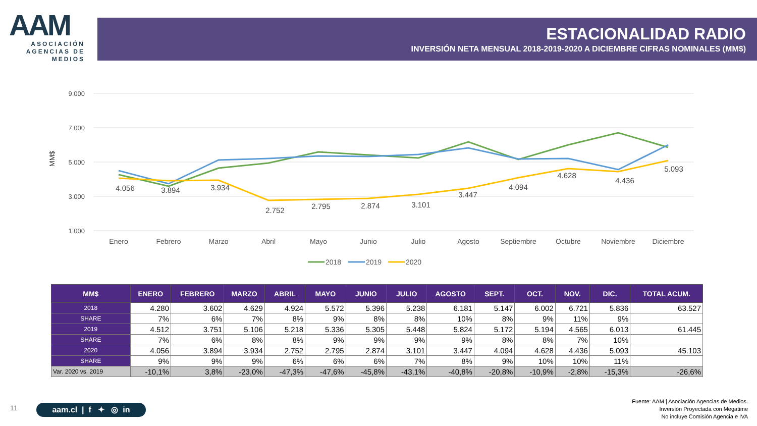AAM
ASOCIACIÓN
AGENCIAS DE
MEDIOS
ESTACIONALIDAD RADIO
INVERSIÓN NETA MENSUAL 2018-2019-2020 A DICIEMBRE CIFRAS NOMINALES (MM$)
9.000
7.000
5.000
3.000
1.000
MM$
4.056
3.894
3.934
2.752
2.795
2.874
3.101
3.447
4.094
4.628
4.436
5.093
Enero
Febrero
Marzo
Abril
Mayo
Junio
Julio
Agosto
Septiembre
Octubre
Noviembre
Diciembre
2018
2019
2020
| MM$ | ENERO | FEBRERO | MARZO | ABRIL | MAYO | JUNIO | JULIO | AGOSTO | SEPT. | OCT. | NOV. | DIC. | TOTAL ACUM. |
| --- | --- | --- | --- | --- | --- | --- | --- | --- | --- | --- | --- | --- | --- |
| 2018 | 4.280 | 3.602 | 4.629 | 4.924 | 5.572 | 5.396 | 5.238 | 6.181 | 5.147 | 6.002 | 6.721 | 5.836 | 63.527 |
| SHARE | 7% | 6% | 7% | 8% | 9% | 8% | 8% | 10% | 8% | 9% | 11% | 9% | |
| 2019 | 4.512 | 3.751 | 5.106 | 5.218 | 5.336 | 5.305 | 5.448 | 5.824 | 5.172 | 5.194 | 4.565 | 6.013 | 61.445 |
| SHARE | 7% | 6% | 8% | 8% | 9% | 9% | 9% | 9% | 8% | 8% | 7% | 10% | |
| 2020 | 4.056 | 3.894 | 3.934 | 2.752 | 2.795 | 2.874 | 3.101 | 3.447 | 4.094 | 4.628 | 4.436 | 5.093 | 45.103 |
| SHARE | 9% | 9% | 9% | 6% | 6% | 6% | 7% | 8% | 9% | 10% | 10% | 11% | |
| Var. 2020 vs. 2019 | -10,1% | 3,8% | -23,0% | -47,3% | -47,6% | -45,8% | -43,1% | -40,8% | -20,8% | -10,9% | -2,8% | -15,3% | -26,6% |
11
aam.cl | f ✦ ◎ in
Fuente: AAM | Asociación Agencias de Medios.
Inversión Proyectada con Megatime
No incluye Comisión Agencia e IVA